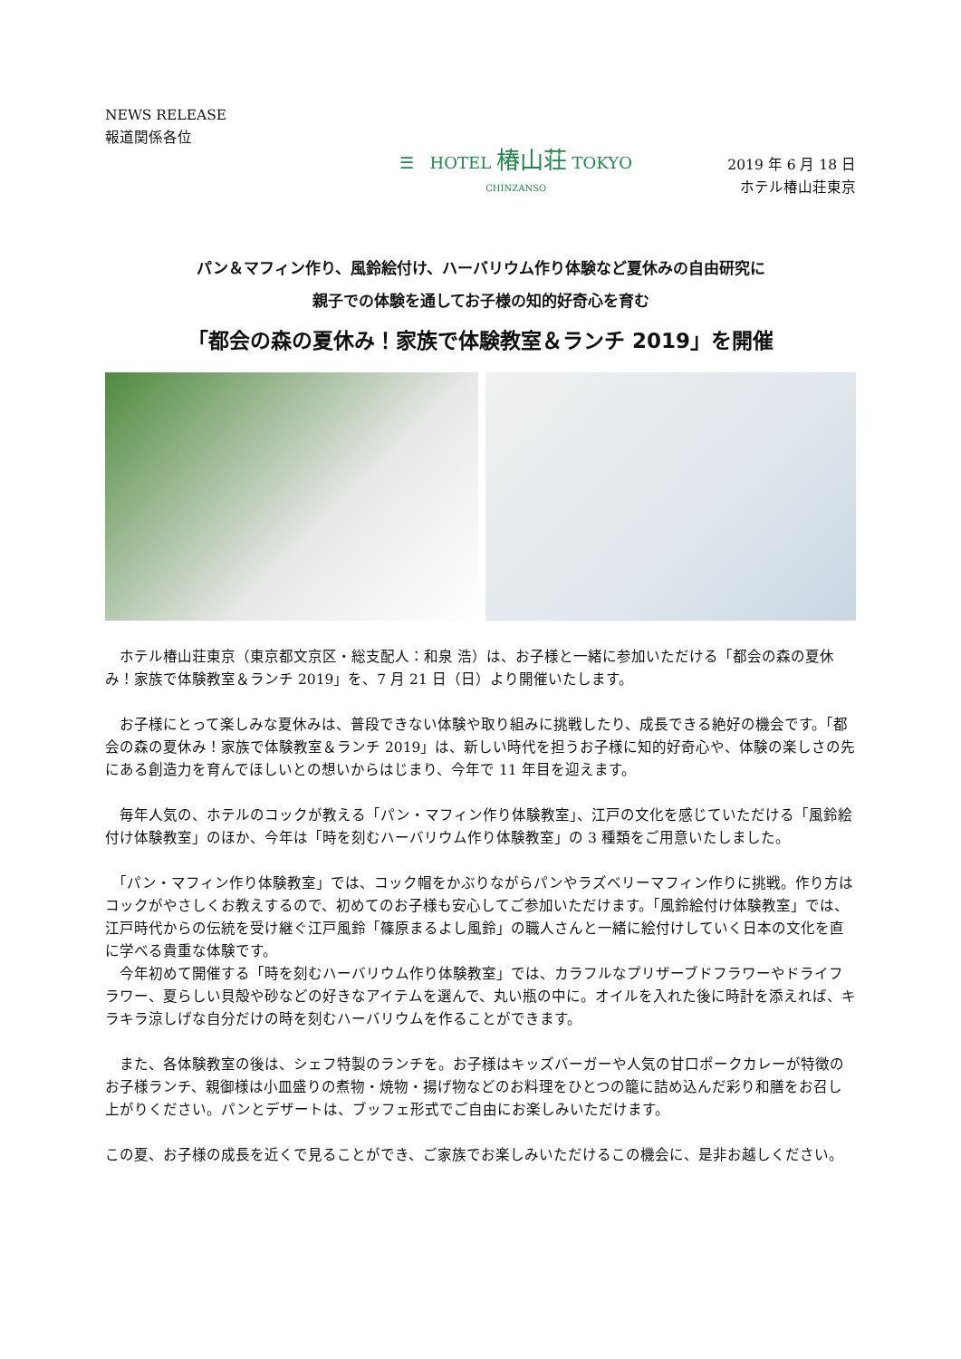NEWS RELEASE
報道関係各位
☰ HOTEL 椿山荘 TOKYO
CHINZANSO
2019 年 6 月 18 日
ホテル椿山荘東京
パン＆マフィン作り、風鈴絵付け、ハーバリウム作り体験など夏休みの自由研究に
親子での体験を通してお子様の知的好奇心を育む
「都会の森の夏休み！家族で体験教室＆ランチ 2019」を開催
　ホテル椿山荘東京（東京都文京区・総支配人：和泉 浩）は、お子様と一緒に参加いただける「都会の森の夏休み！家族で体験教室＆ランチ 2019」を、7 月 21 日（日）より開催いたします。
　お子様にとって楽しみな夏休みは、普段できない体験や取り組みに挑戦したり、成長できる絶好の機会です。「都会の森の夏休み！家族で体験教室＆ランチ 2019」は、新しい時代を担うお子様に知的好奇心や、体験の楽しさの先にある創造力を育んでほしいとの想いからはじまり、今年で 11 年目を迎えます。
　毎年人気の、ホテルのコックが教える「パン・マフィン作り体験教室」、江戸の文化を感じていただける「風鈴絵付け体験教室」のほか、今年は「時を刻むハーバリウム作り体験教室」の 3 種類をご用意いたしました。
　「パン・マフィン作り体験教室」では、コック帽をかぶりながらパンやラズベリーマフィン作りに挑戦。作り方はコックがやさしくお教えするので、初めてのお子様も安心してご参加いただけます。「風鈴絵付け体験教室」では、江戸時代からの伝統を受け継ぐ江戸風鈴「篠原まるよし風鈴」の職人さんと一緒に絵付けしていく日本の文化を直に学べる貴重な体験です。
　今年初めて開催する「時を刻むハーバリウム作り体験教室」では、カラフルなプリザーブドフラワーやドライフラワー、夏らしい貝殻や砂などの好きなアイテムを選んで、丸い瓶の中に。オイルを入れた後に時計を添えれば、キラキラ涼しげな自分だけの時を刻むハーバリウムを作ることができます。
　また、各体験教室の後は、シェフ特製のランチを。お子様はキッズバーガーや人気の甘口ポークカレーが特徴のお子様ランチ、親御様は小皿盛りの煮物・焼物・揚げ物などのお料理をひとつの籠に詰め込んだ彩り和膳をお召し上がりください。パンとデザートは、ブッフェ形式でご自由にお楽しみいただけます。
この夏、お子様の成長を近くで見ることができ、ご家族でお楽しみいただけるこの機会に、是非お越しください。